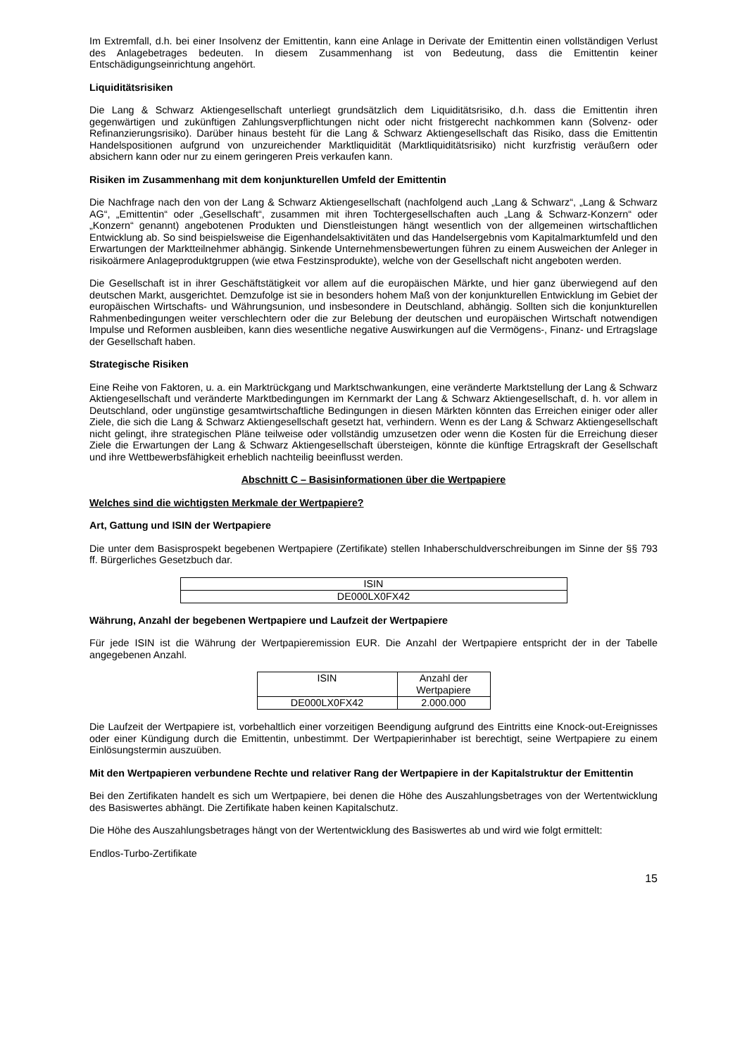Im Extremfall, d.h. bei einer Insolvenz der Emittentin, kann eine Anlage in Derivate der Emittentin einen vollständigen Verlust des Anlagebetrages bedeuten. In diesem Zusammenhang ist von Bedeutung, dass die Emittentin keiner Entschädigungseinrichtung angehört.
Liquiditätsrisiken
Die Lang & Schwarz Aktiengesellschaft unterliegt grundsätzlich dem Liquiditätsrisiko, d.h. dass die Emittentin ihren gegenwärtigen und zukünftigen Zahlungsverpflichtungen nicht oder nicht fristgerecht nachkommen kann (Solvenz- oder Refinanzierungsrisiko). Darüber hinaus besteht für die Lang & Schwarz Aktiengesellschaft das Risiko, dass die Emittentin Handelspositionen aufgrund von unzureichender Marktliquidität (Marktliquiditätsrisiko) nicht kurzfristig veräußern oder absichern kann oder nur zu einem geringeren Preis verkaufen kann.
Risiken im Zusammenhang mit dem konjunkturellen Umfeld der Emittentin
Die Nachfrage nach den von der Lang & Schwarz Aktiengesellschaft (nachfolgend auch „Lang & Schwarz“, „Lang & Schwarz AG“, „Emittentin“ oder „Gesellschaft“, zusammen mit ihren Tochtergesellschaften auch „Lang & Schwarz-Konzern“ oder „Konzern“ genannt) angebotenen Produkten und Dienstleistungen hängt wesentlich von der allgemeinen wirtschaftlichen Entwicklung ab. So sind beispielsweise die Eigenhandelsaktivitäten und das Handelsergebnis vom Kapitalmarktumfeld und den Erwartungen der Marktteilnehmer abhängig. Sinkende Unternehmensbewertungen führen zu einem Ausweichen der Anleger in risikoärmere Anlageproduktgruppen (wie etwa Festzinsprodukte), welche von der Gesellschaft nicht angeboten werden.
Die Gesellschaft ist in ihrer Geschäftstätigkeit vor allem auf die europäischen Märkte, und hier ganz überwiegend auf den deutschen Markt, ausgerichtet. Demzufolge ist sie in besonders hohem Maß von der konjunkturellen Entwicklung im Gebiet der europäischen Wirtschafts- und Währungsunion, und insbesondere in Deutschland, abhängig. Sollten sich die konjunkturellen Rahmenbedingungen weiter verschlechtern oder die zur Belebung der deutschen und europäischen Wirtschaft notwendigen Impulse und Reformen ausbleiben, kann dies wesentliche negative Auswirkungen auf die Vermögens-, Finanz- und Ertragslage der Gesellschaft haben.
Strategische Risiken
Eine Reihe von Faktoren, u. a. ein Marktrückgang und Marktschwankungen, eine veränderte Marktstellung der Lang & Schwarz Aktiengesellschaft und veränderte Marktbedingungen im Kernmarkt der Lang & Schwarz Aktiengesellschaft, d. h. vor allem in Deutschland, oder ungünstige gesamtwirtschaftliche Bedingungen in diesen Märkten könnten das Erreichen einiger oder aller Ziele, die sich die Lang & Schwarz Aktiengesellschaft gesetzt hat, verhindern. Wenn es der Lang & Schwarz Aktiengesellschaft nicht gelingt, ihre strategischen Pläne teilweise oder vollständig umzusetzen oder wenn die Kosten für die Erreichung dieser Ziele die Erwartungen der Lang & Schwarz Aktiengesellschaft übersteigen, könnte die künftige Ertragskraft der Gesellschaft und ihre Wettbewerbsfähigkeit erheblich nachteilig beeinflusst werden.
Abschnitt C – Basisinformationen über die Wertpapiere
Welches sind die wichtigsten Merkmale der Wertpapiere?
Art, Gattung und ISIN der Wertpapiere
Die unter dem Basisprospekt begebenen Wertpapiere (Zertifikate) stellen Inhaberschuldverschreibungen im Sinne der §§ 793 ff. Bürgerliches Gesetzbuch dar.
| ISIN |
| --- |
| DE000LX0FX42 |
Währung, Anzahl der begebenen Wertpapiere und Laufzeit der Wertpapiere
Für jede ISIN ist die Währung der Wertpapieremission EUR. Die Anzahl der Wertpapiere entspricht der in der Tabelle angegebenen Anzahl.
| ISIN | Anzahl der Wertpapiere |
| --- | --- |
| DE000LX0FX42 | 2.000.000 |
Die Laufzeit der Wertpapiere ist, vorbehaltlich einer vorzeitigen Beendigung aufgrund des Eintritts eine Knock-out-Ereignisses oder einer Kündigung durch die Emittentin, unbestimmt. Der Wertpapierinhaber ist berechtigt, seine Wertpapiere zu einem Einlösungstermin auszuüben.
Mit den Wertpapieren verbundene Rechte und relativer Rang der Wertpapiere in der Kapitalstruktur der Emittentin
Bei den Zertifikaten handelt es sich um Wertpapiere, bei denen die Höhe des Auszahlungsbetrages von der Wertentwicklung des Basiswertes abhängt. Die Zertifikate haben keinen Kapitalschutz.
Die Höhe des Auszahlungsbetrages hängt von der Wertentwicklung des Basiswertes ab und wird wie folgt ermittelt:
Endlos-Turbo-Zertifikate
15